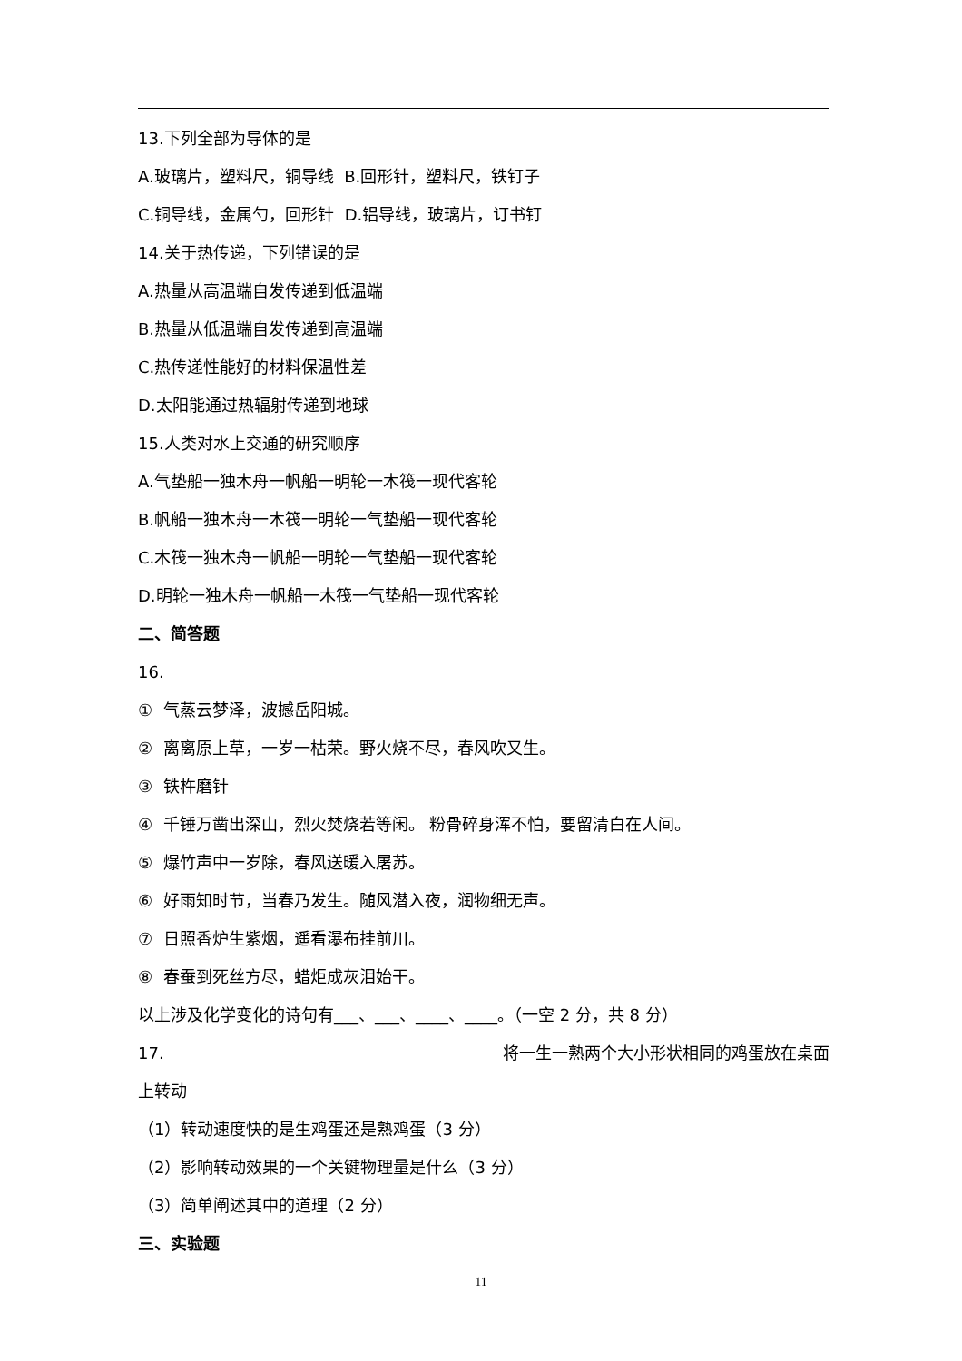13.下列全部为导体的是
A.玻璃片，塑料尺，铜导线 B.回形针，塑料尺，铁钉子
C.铜导线，金属勺，回形针 D.铝导线，玻璃片，订书钉
14.关于热传递，下列错误的是
A.热量从高温端自发传递到低温端
B.热量从低温端自发传递到高温端
C.热传递性能好的材料保温性差
D.太阳能通过热辐射传递到地球
15.人类对水上交通的研究顺序
A.气垫船一独木舟一帆船一明轮一木筏一现代客轮
B.帆船一独木舟一木筏一明轮一气垫船一现代客轮
C.木筏一独木舟一帆船一明轮一气垫船一现代客轮
D.明轮一独木舟一帆船一木筏一气垫船一现代客轮
二、简答题
16.
① 气蒸云梦泽，波撼岳阳城。
② 离离原上草，一岁一枯荣。野火烧不尽，春风吹又生。
③ 铁杵磨针
④ 千锤万凿出深山，烈火焚烧若等闲。 粉骨碎身浑不怕，要留清白在人间。
⑤ 爆竹声中一岁除，春风送暖入屠苏。
⑥ 好雨知时节，当春乃发生。随风潜入夜，润物细无声。
⑦ 日照香炉生紫烟，遥看瀑布挂前川。
⑧ 春蚕到死丝方尽，蜡炬成灰泪始干。
以上涉及化学变化的诗句有___、___、____、____。（一空 2 分，共 8 分）
17. 将一生一熟两个大小形状相同的鸡蛋放在桌面
上转动
（1）转动速度快的是生鸡蛋还是熟鸡蛋（3 分）
（2）影响转动效果的一个关键物理量是什么（3 分）
（3）简单阐述其中的道理（2 分）
三、实验题
11